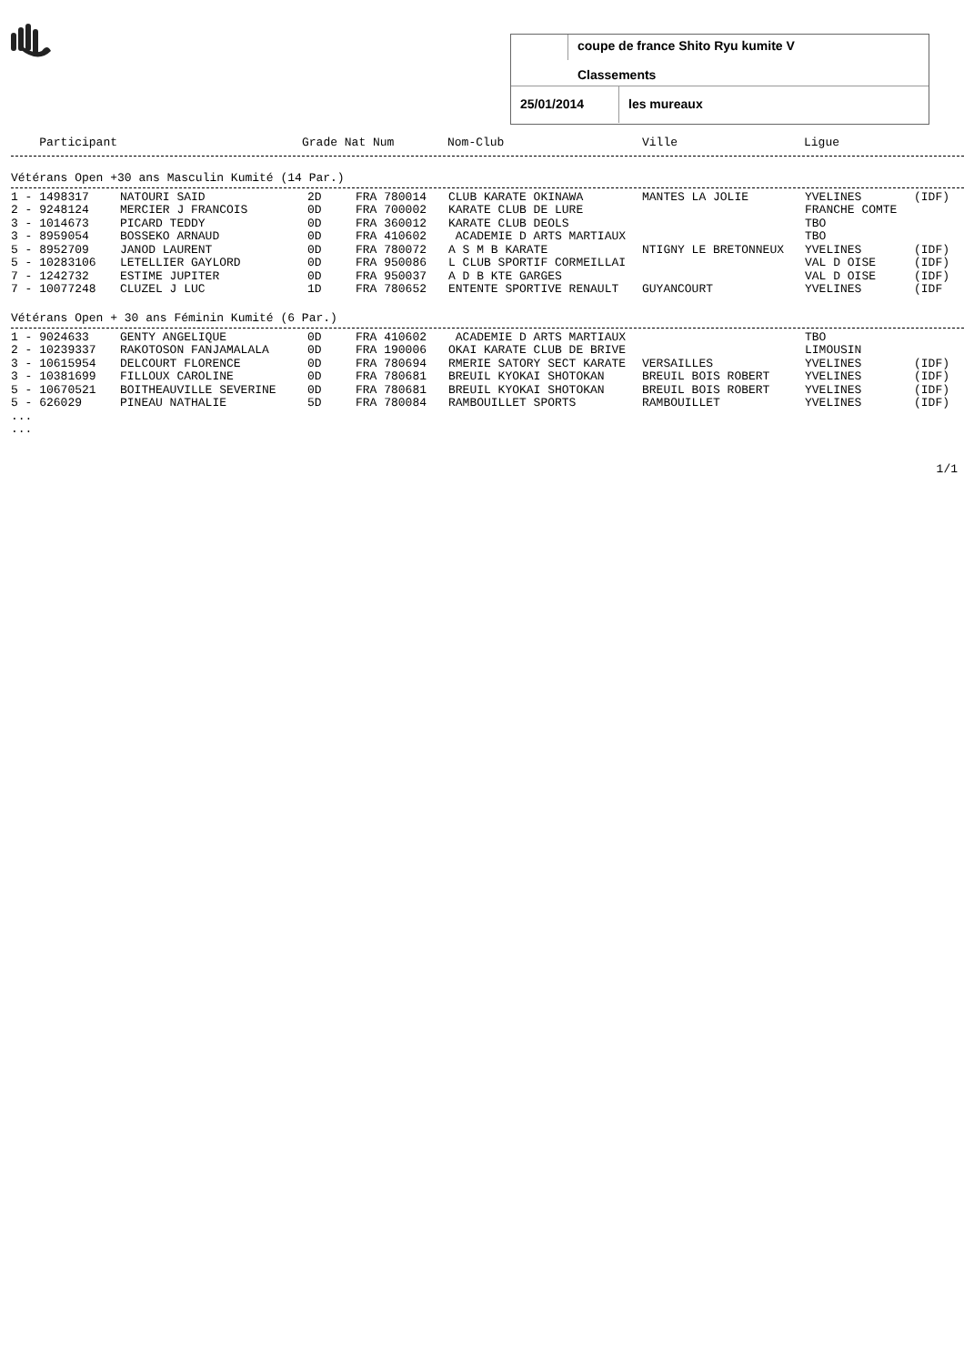coupe de france Shito Ryu kumite V
Classements
25/01/2014 les mureaux
| Participant | Grade Nat Num | Nom-Club | Ville | Ligue |
| --- | --- | --- | --- | --- |
Vétérans Open +30 ans Masculin Kumité (14 Par.)
| 1 - 1498317 | NATOURI SAID | 2D | FRA 780014 | CLUB KARATE OKINAWA | MANTES LA JOLIE | YVELINES | (IDF) |
| 2 - 9248124 | MERCIER J FRANCOIS | 0D | FRA 700002 | KARATE CLUB DE LURE | | FRANCHE COMTE | |
| 3 - 1014673 | PICARD TEDDY | 0D | FRA 360012 | KARATE CLUB DEOLS | | TBO | |
| 3 - 8959054 | BOSSEKO ARNAUD | 0D | FRA 410602 | ACADEMIE D ARTS MARTIAUX | | TBO | |
| 5 - 8952709 | JANOD LAURENT | 0D | FRA 780072 | A S M B KARATE | NTIGNY LE BRETONNEUX | YVELINES | (IDF) |
| 5 - 10283106 | LETELLIER GAYLORD | 0D | FRA 950086 | L CLUB SPORTIF CORMEILLAI | | VAL D OISE | (IDF) |
| 7 - 1242732 | ESTIME JUPITER | 0D | FRA 950037 | A D B KTE GARGES | | VAL D OISE | (IDF) |
| 7 - 10077248 | CLUZEL J LUC | 1D | FRA 780652 | ENTENTE SPORTIVE RENAULT | GUYANCOURT | YVELINES | (IDF |
Vétérans Open + 30 ans Féminin Kumité (6 Par.)
| 1 - 9024633 | GENTY ANGELIQUE | 0D | FRA 410602 | ACADEMIE D ARTS MARTIAUX | | TBO | |
| 2 - 10239337 | RAKOTOSON FANJAMALALA | 0D | FRA 190006 | OKAI KARATE CLUB DE BRIVE | | LIMOUSIN | |
| 3 - 10615954 | DELCOURT FLORENCE | 0D | FRA 780694 | RMERIE SATORY SECT KARATE | VERSAILLES | YVELINES | (IDF) |
| 3 - 10381699 | FILLOUX CAROLINE | 0D | FRA 780681 | BREUIL KYOKAI SHOTOKAN | BREUIL BOIS ROBERT | YVELINES | (IDF) |
| 5 - 10670521 | BOITHEAUVILLE SEVERINE | 0D | FRA 780681 | BREUIL KYOKAI SHOTOKAN | BREUIL BOIS ROBERT | YVELINES | (IDF) |
| 5 - 626029 | PINEAU NATHALIE | 5D | FRA 780084 | RAMBOUILLET SPORTS | RAMBOUILLET | YVELINES | (IDF) |
...
...
1/1